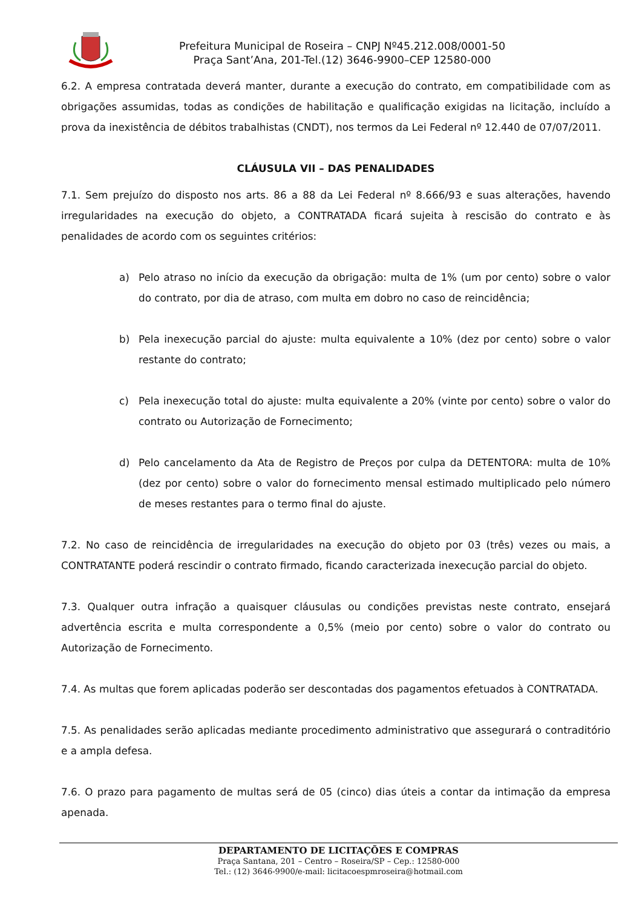Prefeitura Municipal de Roseira – CNPJ Nº45.212.008/0001-50
Praça Sant’Ana, 201-Tel.(12) 3646-9900–CEP 12580-000
6.2. A empresa contratada deverá manter, durante a execução do contrato, em compatibilidade com as obrigações assumidas, todas as condições de habilitação e qualificação exigidas na licitação, incluído a prova da inexistência de débitos trabalhistas (CNDT), nos termos da Lei Federal nº 12.440 de 07/07/2011.
CLÁUSULA VII – DAS PENALIDADES
7.1. Sem prejuízo do disposto nos arts. 86 a 88 da Lei Federal nº 8.666/93 e suas alterações, havendo irregularidades na execução do objeto, a CONTRATADA ficará sujeita à rescisão do contrato e às penalidades de acordo com os seguintes critérios:
a) Pelo atraso no início da execução da obrigação: multa de 1% (um por cento) sobre o valor do contrato, por dia de atraso, com multa em dobro no caso de reincidência;
b) Pela inexecução parcial do ajuste: multa equivalente a 10% (dez por cento) sobre o valor restante do contrato;
c) Pela inexecução total do ajuste: multa equivalente a 20% (vinte por cento) sobre o valor do contrato ou Autorização de Fornecimento;
d) Pelo cancelamento da Ata de Registro de Preços por culpa da DETENTORA: multa de 10% (dez por cento) sobre o valor do fornecimento mensal estimado multiplicado pelo número de meses restantes para o termo final do ajuste.
7.2. No caso de reincidência de irregularidades na execução do objeto por 03 (três) vezes ou mais, a CONTRATANTE poderá rescindir o contrato firmado, ficando caracterizada inexecução parcial do objeto.
7.3. Qualquer outra infração a quaisquer cláusulas ou condições previstas neste contrato, ensejará advertência escrita e multa correspondente a 0,5% (meio por cento) sobre o valor do contrato ou Autorização de Fornecimento.
7.4. As multas que forem aplicadas poderão ser descontadas dos pagamentos efetuados à CONTRATADA.
7.5. As penalidades serão aplicadas mediante procedimento administrativo que assegurará o contraditório e a ampla defesa.
7.6. O prazo para pagamento de multas será de 05 (cinco) dias úteis a contar da intimação da empresa apenada.
DEPARTAMENTO DE LICITAÇÕES E COMPRAS
Praça Santana, 201 – Centro – Roseira/SP – Cep.: 12580-000
Tel.: (12) 3646-9900/e-mail: licitacoespmroseira@hotmail.com